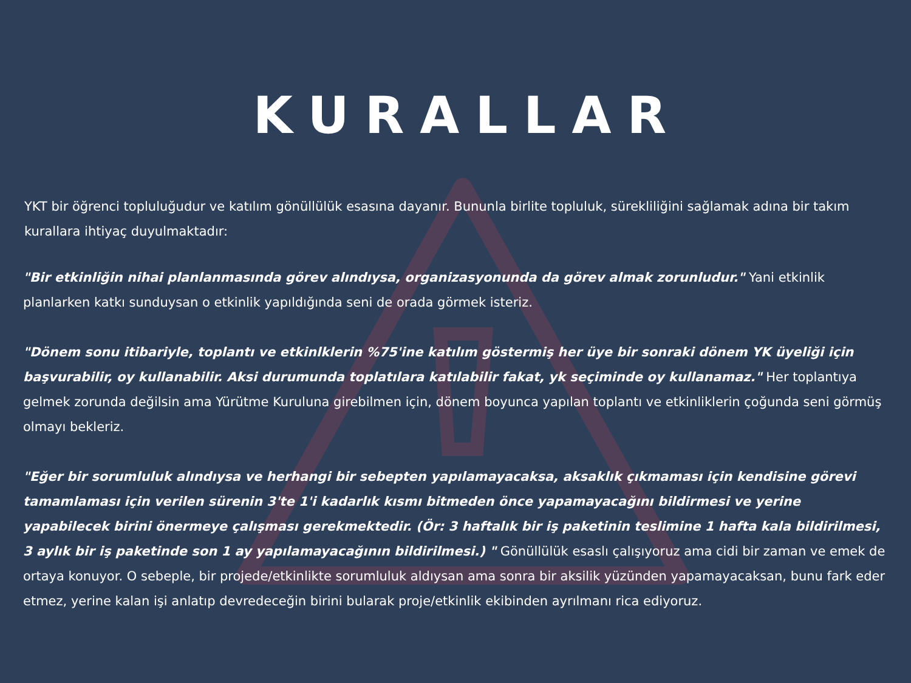KURALLAR
YKT bir öğrenci topluluğudur ve katılım gönüllülük esasına dayanır. Bununla birlite topluluk, sürekliliğini sağlamak adına bir takım kurallara ihtiyaç duyulmaktadır:
"Bir etkinliğin nihai planlanmasında görev alındıysa, organizasyonunda da görev almak zorunludur." Yani etkinlik planlarken katkı sunduysan o etkinlik yapıldığında seni de orada görmek isteriz.
"Dönem sonu itibariyle, toplantı ve etkinlklerin %75'ine katılım göstermiş her üye bir sonraki dönem YK üyeliği için başvurabilir, oy kullanabilir. Aksi durumunda toplatılara katılabilir fakat, yk seçiminde oy kullanamaz." Her toplantıya gelmek zorunda değilsin ama Yürütme Kuruluna girebilmen için, dönem boyunca yapılan toplantı ve etkinliklerin çoğunda seni görmüş olmayı bekleriz.
"Eğer bir sorumluluk alındıysa ve herhangi bir sebepten yapılamayacaksa, aksaklık çıkmaması için kendisine görevi tamamlaması için verilen sürenin 3'te 1'i kadarlık kısmı bitmeden önce yapamayacağını bildirmesi ve yerine yapabilecek birini önermeye çalışması gerekmektedir. (Ör: 3 haftalık bir iş paketinin teslimine 1 hafta kala bildirilmesi, 3 aylık bir iş paketinde son 1 ay yapılamayacağının bildirilmesi.) " Gönüllülük esaslı çalışıyoruz ama cidi bir zaman ve emek de ortaya konuyor. O sebeple, bir projede/etkinlikte sorumluluk aldıysan ama sonra bir aksilik yüzünden yapamayacaksan, bunu fark eder etmez, yerine kalan işi anlatıp devredeceğin birini bularak proje/etkinlik ekibinden ayrılmanı rica ediyoruz.